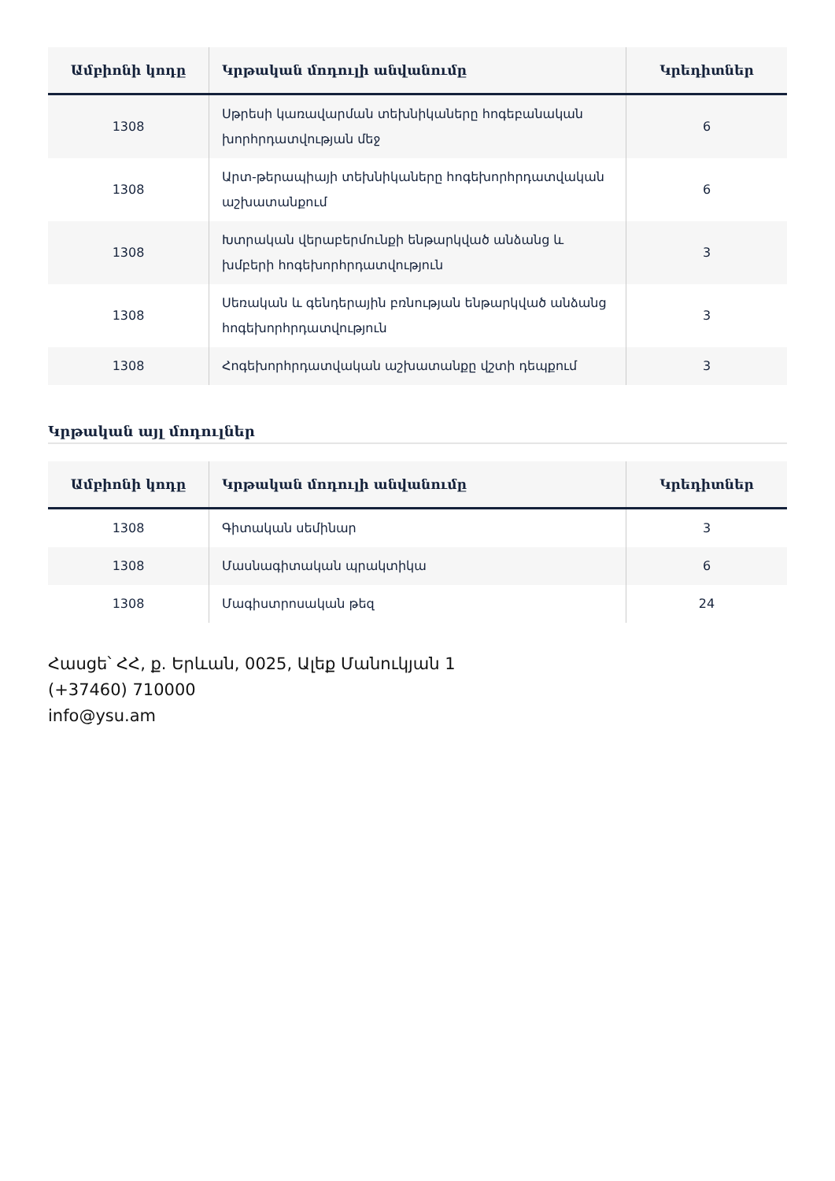| Ամբիոնի կոդը | Կրթական մոդուլի անվանումը | Կրեդիտներ |
| --- | --- | --- |
| 1308 | Սթրեսի կառավարման տեխնիկաները հոգեբանական խորհրդատվության մեջ | 6 |
| 1308 | Արտ-թերապիայի տեխնիկաները հոգեխորհրդատվական աշխատանքում | 6 |
| 1308 | Խտրական վերաբերմունքի ենթարկված անձանց և խմբերի հոգեխորհրդատվություն | 3 |
| 1308 | Սեռական և գենդերային բռնության ենթարկված անձանց հոգեխորհրդատվություն | 3 |
| 1308 | Հոգեխորհրդատվական աշխատանքը վշտի դեպքում | 3 |
Կրթական այլ մոդուլներ
| Ամբիոնի կոդը | Կրթական մոդուլի անվանումը | Կրեդիտներ |
| --- | --- | --- |
| 1308 | Գիտական սեմինար | 3 |
| 1308 | Մասնագիտական պրակտիկա | 6 |
| 1308 | Մագիստրոսական թեզ | 24 |
Հասցե՝ ՀՀ, ք. Երևան, 0025, Ալեք Մանուկյան 1
(+37460) 710000
info@ysu.am